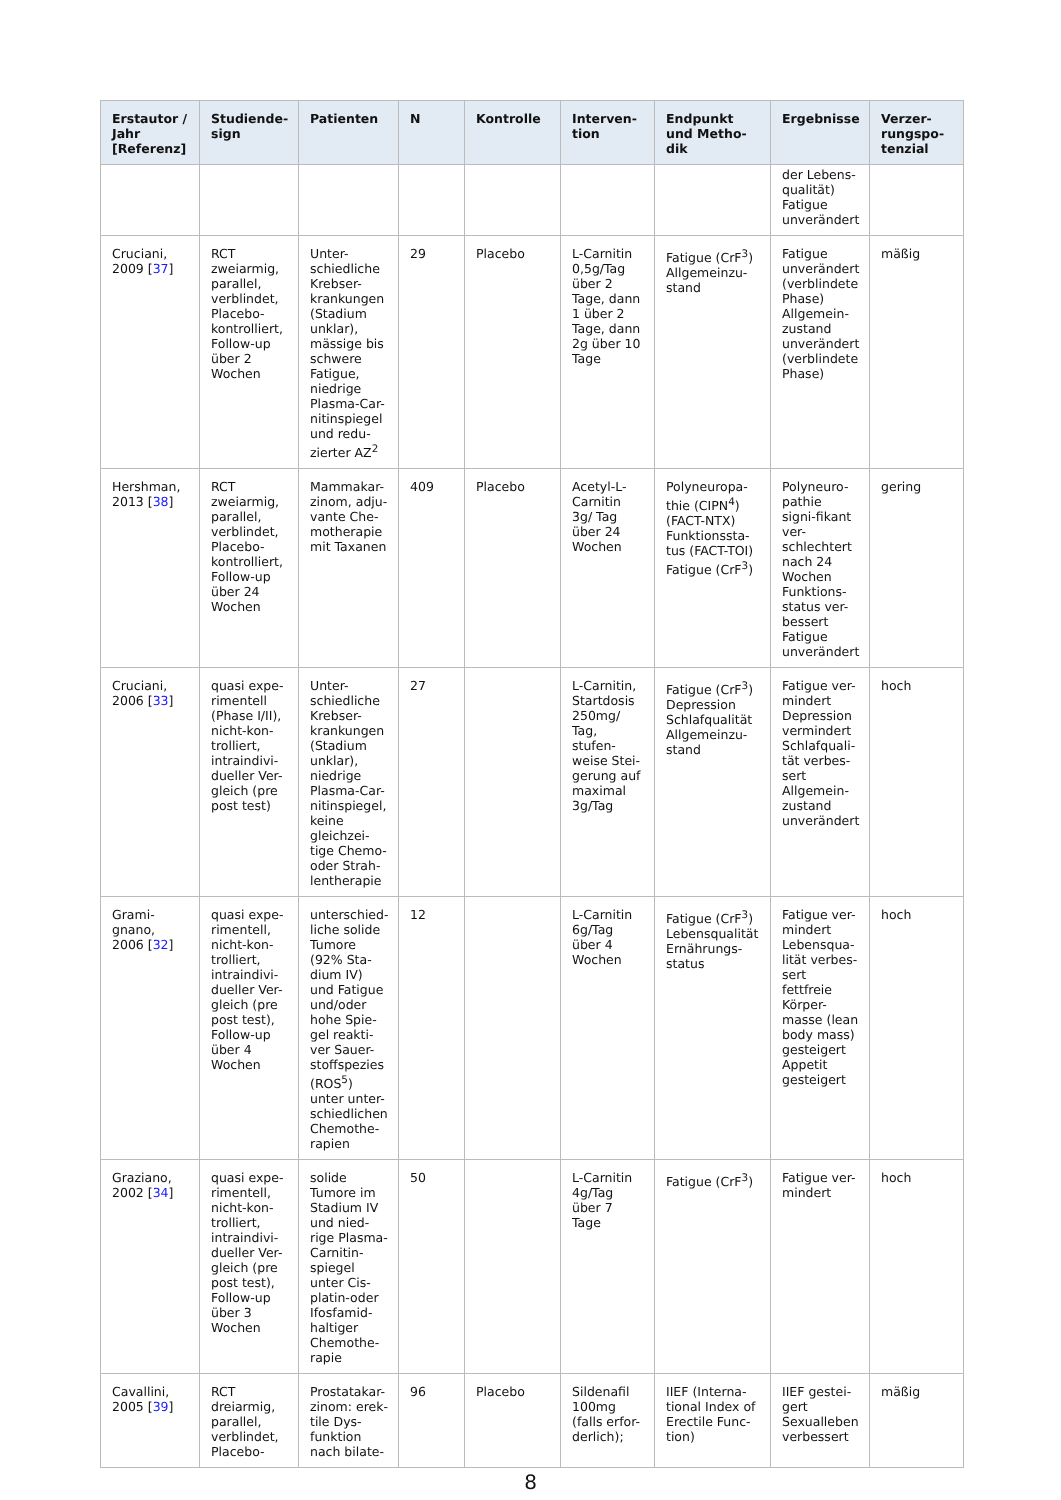| Erstautor / Jahr [Referenz] | Studiende-sign | Patienten | N | Kontrolle | Interven-tion | Endpunkt und Metho-dik | Ergebnisse | Verzer-rungspo-tenzial |
| --- | --- | --- | --- | --- | --- | --- | --- | --- |
| | | | | | | | der Lebens-qualität) Fatigue unverändert | |
| Cruciani, 2009 [ 37 ] | RCT zweiarmig, parallel, verblindet, Placebo-kontrolliert, Follow-up über 2 Wochen | Unter-schiedliche Krebser-krankungen (Stadium unklar), mässige bis schwere Fatigue, niedrige Plasma-Car-nitinspiegel und redu-zierter AZ<sup>2</sup> | 29 | Placebo | L-Carnitin 0,5g/Tag über 2 Tage, dann 1 über 2 Tage, dann 2g über 10 Tage | Fatigue (CrF<sup>3</sup>) Allgemeinzu-stand | Fatigue unverändert (verblindete Phase) Allgemein-zustand unverändert (verblindete Phase) | mäßig |
| Hershman, 2013 [ 38 ] | RCT zweiarmig, parallel, verblindet, Placebo-kontrolliert, Follow-up über 24 Wochen | Mammakar-zinom, adju-vante Che-motherapie mit Taxanen | 409 | Placebo | Acetyl-L-Carnitin 3g/ Tag über 24 Wochen | Polyneuropa-thie (CIPN<sup>4</sup>) (FACT-NTX) Funktionssta-tus (FACT-TOI) Fatigue (CrF<sup>3</sup>) | Polyneuro-pathie signi-fikant ver-schlechtert nach 24 Wochen Funktions-status ver-bessert Fatigue unverändert | gering |
| Cruciani, 2006 [ 33 ] | quasi expe-rimentell (Phase I/II), nicht-kon-trolliert, intraindivi-dueller Ver-gleich (pre post test) | Unter-schiedliche Krebser-krankungen (Stadium unklar), niedrige Plasma-Car-nitinspiegel, keine gleichzei-tige Chemo-oder Strah-lentherapie | 27 | | L-Carnitin, Startdosis 250mg/ Tag, stufen-weise Stei-gerung auf maximal 3g/Tag | Fatigue (CrF<sup>3</sup>) Depression Schlafqualität Allgemeinzu-stand | Fatigue ver-mindert Depression vermindert Schlafquali-tät verbes-sert Allgemein-zustand unverändert | hoch |
| Grami-gnano, 2006 [ 32 ] | quasi expe-rimentell, nicht-kon-trolliert, intraindivi-dueller Ver-gleich (pre post test), Follow-up über 4 Wochen | unterschied-liche solide Tumore (92% Sta-dium IV) und Fatigue und/oder hohe Spie-gel reakti-ver Sauer-stoffspezies (ROS<sup>5</sup>) unter unter-schiedlichen Chemothe-rapien | 12 | | L-Carnitin 6g/Tag über 4 Wochen | Fatigue (CrF<sup>3</sup>) Lebensqualität Ernährungs-status | Fatigue ver-mindert Lebensqua-lität verbes-sert fettfreie Körper-masse (lean body mass) gesteigert Appetit gesteigert | hoch |
| Graziano, 2002 [ 34 ] | quasi expe-rimentell, nicht-kon-trolliert, intraindivi-dueller Ver-gleich (pre post test), Follow-up über 3 Wochen | solide Tumore im Stadium IV und nied-rige Plasma-Carnitin-spiegel unter Cis-platin-oder Ifosfamid-haltiger Chemothe-rapie | 50 | | L-Carnitin 4g/Tag über 7 Tage | Fatigue (CrF<sup>3</sup>) | Fatigue ver-mindert | hoch |
| Cavallini, 2005 [ 39 ] | RCT dreiarmig, parallel, verblindet, Placebo- | Prostatakar-zinom: erek-tile Dys-funktion nach bilate- | 96 | Placebo | Sildenafil 100mg (falls erfor-derlich); | IIEF (Interna-tional Index of Erectile Func-tion) | IIEF gestei-gert Sexualleben verbessert | mäßig |
8